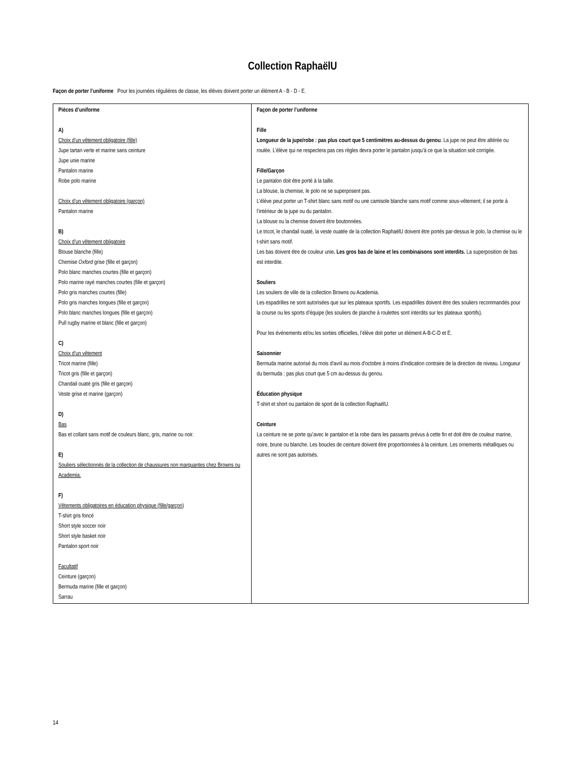Collection RaphaëlU
Façon de porter l’uniforme Pour les journées régulières de classe, les élèves doivent porter un élément A - B - D - E.
| Pièces d’uniforme A) Choix d’un vêtement obligatoire (fille) Jupe tartan verte et marine sans ceinture Jupe unie marine Pantalon marine Robe polo marine Choix d’un vêtement obligatoire (garçon) Pantalon marine B) Choix d’un vêtement obligatoire Blouse blanche (fille) Chemise Oxford grise (fille et garçon) Polo blanc manches courtes (fille et garçon) Polo marine rayé manches courtes (fille et garçon) Polo gris manches courtes (fille) Polo gris manches longues (fille et garçon) Polo blanc manches longues (fille et garçon) Pull rugby marine et blanc (fille et garçon) C) Choix d’un vêtement Tricot marine (fille) Tricot gris (fille et garçon) Chandail ouaté gris (fille et garçon) Veste grise et marine (garçon) D) Bas Bas et collant sans motif de couleurs blanc, gris, marine ou noir. E) Souliers sélectionnés de la collection de chaussures non marquantes chez Browns ou Academia. F) Vêtements obligatoires en éducation physique (fille/garçon) T-shirt gris foncé Short style soccer noir Short style basket noir Pantalon sport noir Facultatif Ceinture (garçon) Bermuda marine (fille et garçon) Sarrau | Façon de porter l’uniforme Fille Longueur de la jupe/robe : pas plus court que 5 centimètres au-dessus du genou . La jupe ne peut être altérée ou roulée. L’élève qui ne respectera pas ces règles devra porter le pantalon jusqu’à ce que la situation soit corrigée. Fille/Garçon Le pantalon doit être porté à la taille. La blouse, la chemise, le polo ne se superposent pas. L’élève peut porter un T-shirt blanc sans motif ou une camisole blanche sans motif comme sous-vêtement; il se porte à l’intérieur de la jupe ou du pantalon. La blouse ou la chemise doivent être boutonnées. Le tricot, le chandail ouaté, la veste ouatée de la collection RaphaëlU doivent être portés par-dessus le polo, la chemise ou le t-shirt sans motif. Les bas doivent être de couleur unie . Les gros bas de laine et les combinaisons sont interdits. La superposition de bas est interdite. Souliers Les souliers de ville de la collection Browns ou Academia. Les espadrilles ne sont autorisées que sur les plateaux sportifs. Les espadrilles doivent être des souliers recommandés pour la course ou les sports d’équipe (les souliers de planche à roulettes sont interdits sur les plateaux sportifs). Pour les événements et/ou les sorties officielles, l’élève doit porter un élément A-B-C-D et E. Saisonnier Bermuda marine autorisé du mois d'avril au mois d'octobre à moins d'indication contraire de la direction de niveau. Longueur du bermuda : pas plus court que 5 cm au-dessus du genou. Éducation physique T-shirt et short ou pantalon de sport de la collection RaphaëlU. Ceinture La ceinture ne se porte qu’avec le pantalon et la robe dans les passants prévus à cette fin et doit être de couleur marine, noire, brune ou blanche. Les boucles de ceinture doivent être proportionnées à la ceinture. Les ornements métalliques ou autres ne sont pas autorisés. |
14